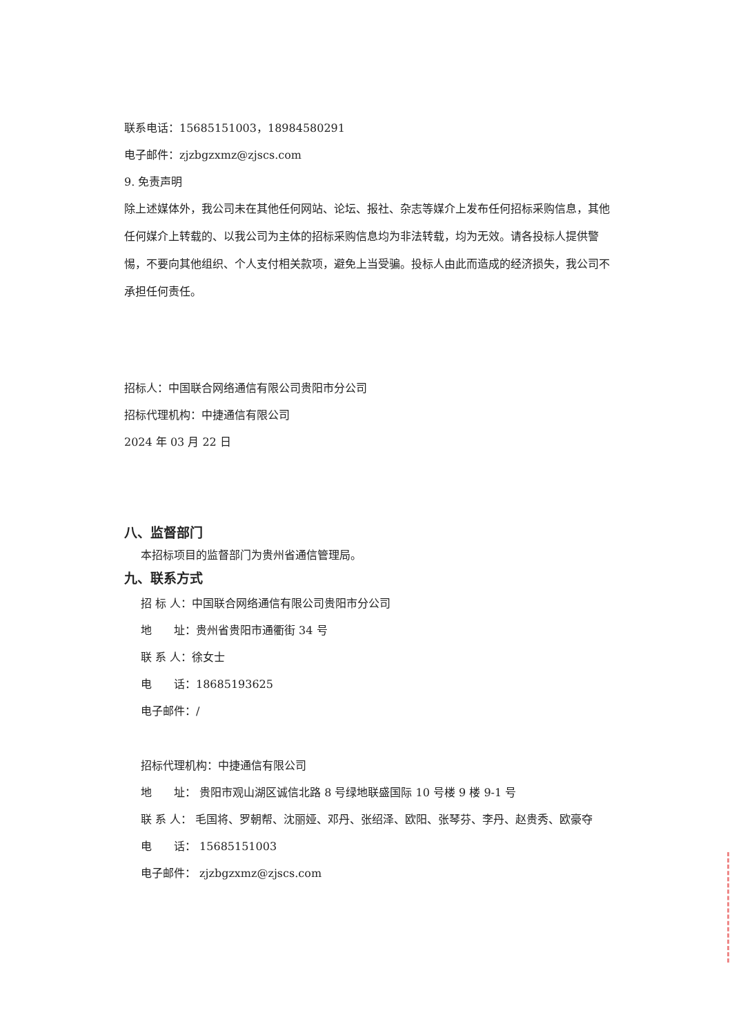联系电话：15685151003，18984580291
电子邮件：zjzbgzxmz@zjscs.com
9. 免责声明
除上述媒体外，我公司未在其他任何网站、论坛、报社、杂志等媒介上发布任何招标采购信息，其他任何媒介上转载的、以我公司为主体的招标采购信息均为非法转载，均为无效。请各投标人提供警惕，不要向其他组织、个人支付相关款项，避免上当受骗。投标人由此而造成的经济损失，我公司不承担任何责任。
招标人：中国联合网络通信有限公司贵阳市分公司
招标代理机构：中捷通信有限公司
2024 年 03 月 22 日
八、监督部门
本招标项目的监督部门为贵州省通信管理局。
九、联系方式
招 标 人：中国联合网络通信有限公司贵阳市分公司
地　　址：贵州省贵阳市通衢街 34 号
联 系 人：徐女士
电　　话：18685193625
电子邮件：/
招标代理机构：中捷通信有限公司
地　　址： 贵阳市观山湖区诚信北路 8 号绿地联盛国际 10 号楼 9 楼 9-1 号
联 系 人： 毛国将、罗朝帮、沈丽娅、邓丹、张绍泽、欧阳、张琴芬、李丹、赵贵秀、欧豪夺
电　　话： 15685151003
电子邮件： zjzbgzxmz@zjscs.com